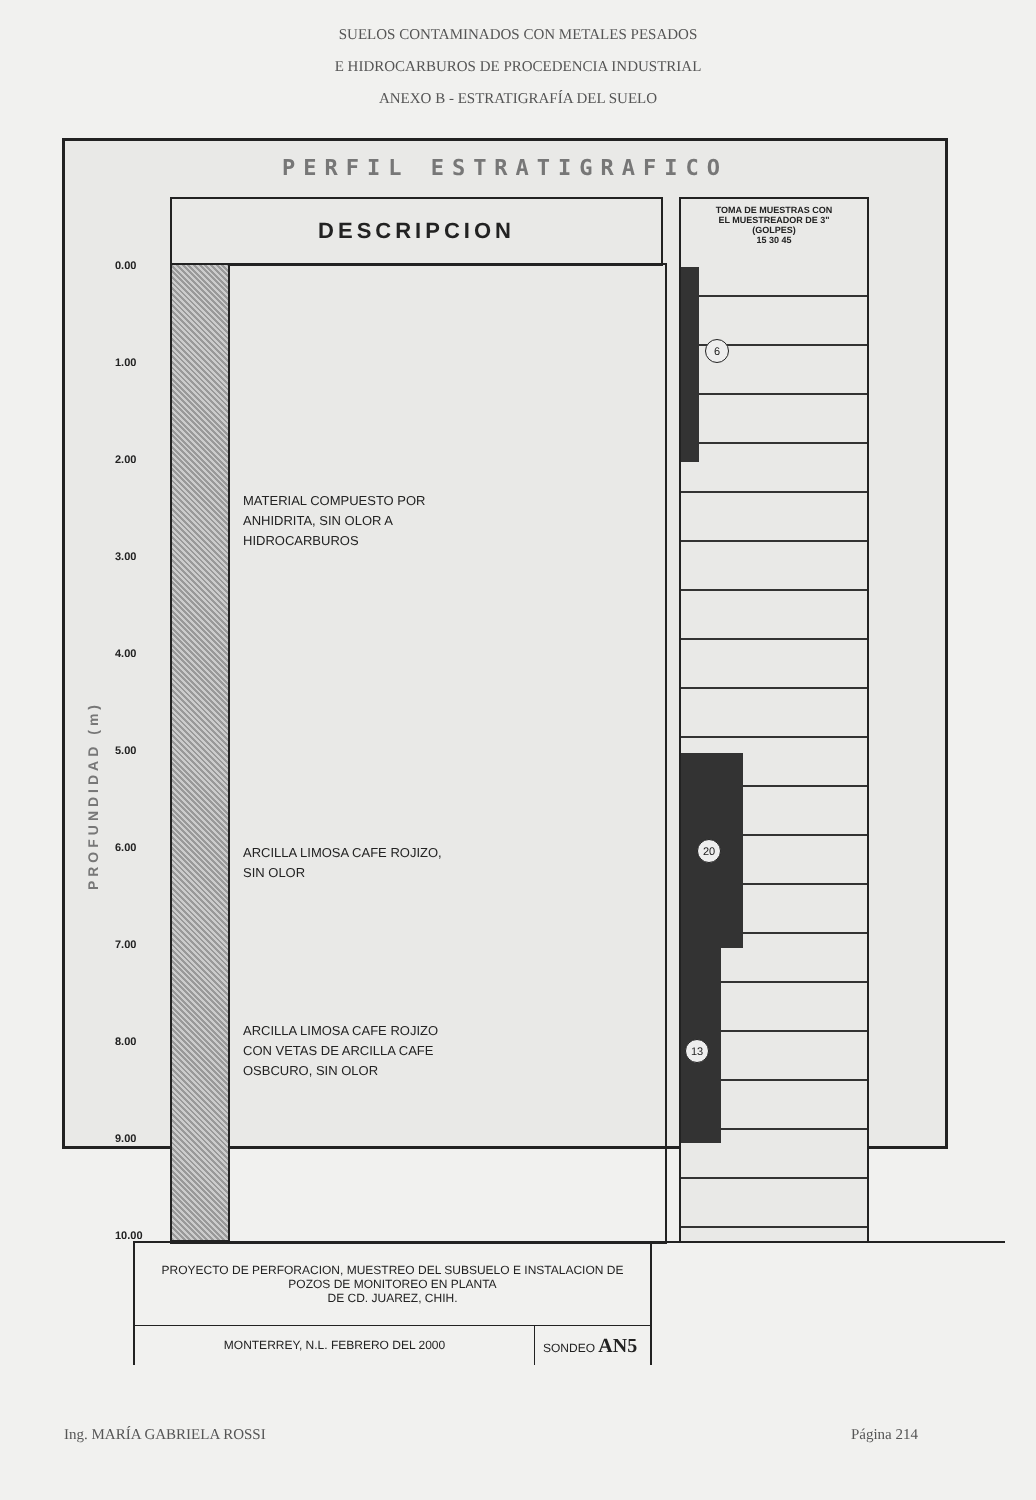SUELOS CONTAMINADOS CON METALES PESADOS
E HIDROCARBUROS DE PROCEDENCIA INDUSTRIAL
ANEXO B - ESTRATIGRAFÍA DEL SUELO
PERFIL ESTRATIGRAFICO
DESCRIPCION
PROFUNDIDAD (m)
0.00
1.00
2.00
3.00
4.00
5.00
6.00
7.00
8.00
9.00
10.00
MATERIAL COMPUESTO POR
ANHIDRITA, SIN OLOR A
HIDROCARBUROS
ARCILLA LIMOSA CAFE ROJIZO,
SIN OLOR
ARCILLA LIMOSA CAFE ROJIZO
CON VETAS DE ARCILLA CAFE
OSBCURO, SIN OLOR
TOMA DE MUESTRAS CON
EL MUESTREADOR DE 3"
(GOLPES)
15 30 45
6
20
13
PROYECTO DE PERFORACION, MUESTREO DEL SUBSUELO E INSTALACION DE POZOS DE MONITOREO EN PLANTA
DE CD. JUAREZ, CHIH.
MONTERREY, N.L. FEBRERO DEL 2000
SONDEO AN5
Ing. MARÍA GABRIELA ROSSI Página 214